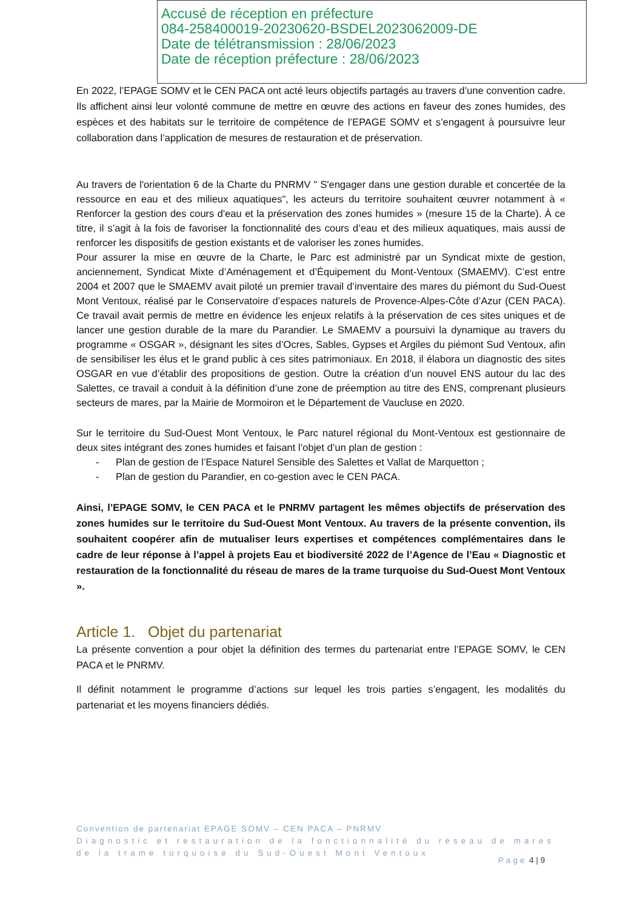Accusé de réception en préfecture
084-258400019-20230620-BSDEL2023062009-DE
Date de télétransmission : 28/06/2023
Date de réception préfecture : 28/06/2023
En 2022, l’EPAGE SOMV et le CEN PACA ont acté leurs objectifs partagés au travers d’une convention cadre. Ils affichent ainsi leur volonté commune de mettre en œuvre des actions en faveur des zones humides, des espèces et des habitats sur le territoire de compétence de l’EPAGE SOMV et s’engagent à poursuivre leur collaboration dans l’application de mesures de restauration et de préservation.
Au travers de l'orientation 6 de la Charte du PNRMV " S'engager dans une gestion durable et concertée de la ressource en eau et des milieux aquatiques", les acteurs du territoire souhaitent œuvrer notamment à « Renforcer la gestion des cours d'eau et la préservation des zones humides » (mesure 15 de la Charte). À ce titre, il s’agit à la fois de favoriser la fonctionnalité des cours d’eau et des milieux aquatiques, mais aussi de renforcer les dispositifs de gestion existants et de valoriser les zones humides.
Pour assurer la mise en œuvre de la Charte, le Parc est administré par un Syndicat mixte de gestion, anciennement, Syndicat Mixte d’Aménagement et d’Équipement du Mont-Ventoux (SMAEMV). C’est entre 2004 et 2007 que le SMAEMV avait piloté un premier travail d’inventaire des mares du piémont du Sud-Ouest Mont Ventoux, réalisé par le Conservatoire d’espaces naturels de Provence-Alpes-Côte d’Azur (CEN PACA). Ce travail avait permis de mettre en évidence les enjeux relatifs à la préservation de ces sites uniques et de lancer une gestion durable de la mare du Parandier. Le SMAEMV a poursuivi la dynamique au travers du programme « OSGAR », désignant les sites d’Ocres, Sables, Gypses et Argiles du piémont Sud Ventoux, afin de sensibiliser les élus et le grand public à ces sites patrimoniaux. En 2018, il élabora un diagnostic des sites OSGAR en vue d’établir des propositions de gestion. Outre la création d’un nouvel ENS autour du lac des Salettes, ce travail a conduit à la définition d’une zone de préemption au titre des ENS, comprenant plusieurs secteurs de mares, par la Mairie de Mormoiron et le Département de Vaucluse en 2020.
Sur le territoire du Sud-Ouest Mont Ventoux, le Parc naturel régional du Mont-Ventoux est gestionnaire de deux sites intégrant des zones humides et faisant l’objet d’un plan de gestion :
- Plan de gestion de l’Espace Naturel Sensible des Salettes et Vallat de Marquetton ;
- Plan de gestion du Parandier, en co-gestion avec le CEN PACA.
Ainsi, l’EPAGE SOMV, le CEN PACA et le PNRMV partagent les mêmes objectifs de préservation des zones humides sur le territoire du Sud-Ouest Mont Ventoux. Au travers de la présente convention, ils souhaitent coopérer afin de mutualiser leurs expertises et compétences complémentaires dans le cadre de leur réponse à l’appel à projets Eau et biodiversité 2022 de l’Agence de l’Eau « Diagnostic et restauration de la fonctionnalité du réseau de mares de la trame turquoise du Sud-Ouest Mont Ventoux ».
Article 1. Objet du partenariat
La présente convention a pour objet la définition des termes du partenariat entre l’EPAGE SOMV, le CEN PACA et le PNRMV.
Il définit notamment le programme d’actions sur lequel les trois parties s’engagent, les modalités du partenariat et les moyens financiers dédiés.
Convention de partenariat EPAGE SOMV – CEN PACA – PNRMV
Diagnostic et restauration de la fonctionnalité du réseau de mares
de la trame turquoise du Sud-Ouest Mont Ventoux
Page 4 | 9